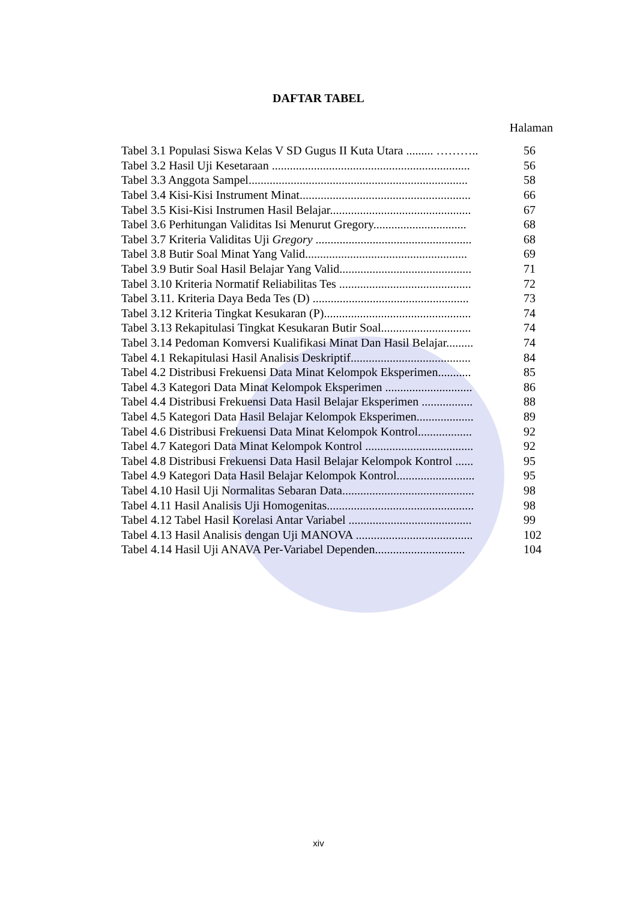DAFTAR TABEL
Halaman
| Tabel 3.1 Populasi Siswa Kelas V SD Gugus II Kuta Utara ......... ……….. | 56 |
| Tabel 3.2 Hasil Uji Kesetaraan .................................................................. | 56 |
| Tabel 3.3 Anggota Sampel......................................................................... | 58 |
| Tabel 3.4 Kisi-Kisi Instrument Minat......................................................... | 66 |
| Tabel 3.5 Kisi-Kisi Instrumen Hasil Belajar............................................... | 67 |
| Tabel 3.6 Perhitungan Validitas Isi Menurut Gregory............................... | 68 |
| Tabel 3.7 Kriteria Validitas Uji Gregory .................................................... | 68 |
| Tabel 3.8 Butir Soal Minat Yang Valid...................................................... | 69 |
| Tabel 3.9 Butir Soal Hasil Belajar Yang Valid............................................ | 71 |
| Tabel 3.10 Kriteria Normatif Reliabilitas Tes ............................................ | 72 |
| Tabel 3.11. Kriteria Daya Beda Tes (D) .................................................... | 73 |
| Tabel 3.12 Kriteria Tingkat Kesukaran (P)................................................. | 74 |
| Tabel 3.13 Rekapitulasi Tingkat Kesukaran Butir Soal.............................. | 74 |
| Tabel 3.14 Pedoman Komversi Kualifikasi Minat Dan Hasil Belajar......... | 74 |
| Tabel 4.1 Rekapitulasi Hasil Analisis Deskriptif........................................ | 84 |
| Tabel 4.2 Distribusi Frekuensi Data Minat Kelompok Eksperimen........... | 85 |
| Tabel 4.3 Kategori Data Minat Kelompok Eksperimen ............................. | 86 |
| Tabel 4.4 Distribusi Frekuensi Data Hasil Belajar Eksperimen ................. | 88 |
| Tabel 4.5 Kategori Data Hasil Belajar Kelompok Eksperimen................... | 89 |
| Tabel 4.6 Distribusi Frekuensi Data Minat Kelompok Kontrol.................. | 92 |
| Tabel 4.7 Kategori Data Minat Kelompok Kontrol .................................... | 92 |
| Tabel 4.8 Distribusi Frekuensi Data Hasil Belajar Kelompok Kontrol ...... | 95 |
| Tabel 4.9 Kategori Data Hasil Belajar Kelompok Kontrol.......................... | 95 |
| Tabel 4.10 Hasil Uji Normalitas Sebaran Data............................................ | 98 |
| Tabel 4.11 Hasil Analisis Uji Homogenitas................................................. | 98 |
| Tabel 4.12 Tabel Hasil Korelasi Antar Variabel ......................................... | 99 |
| Tabel 4.13 Hasil Analisis dengan Uji MANOVA ....................................... | 102 |
| Tabel 4.14 Hasil Uji ANAVA Per-Variabel Dependen.............................. | 104 |
xiv